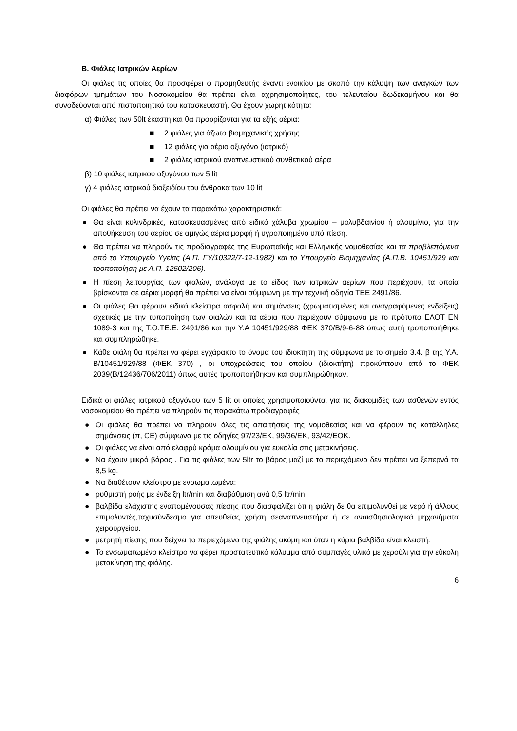Β. Φιάλες Ιατρικών Αερίων
Οι φιάλες τις οποίες θα προσφέρει ο προμηθευτής έναντι ενοικίου με σκοπό την κάλυψη των αναγκών των διαφόρων τμημάτων του Νοσοκομείου θα πρέπει είναι αχρησιμοποίητες, του τελευταίου δωδεκαμήνου και θα συνοδεύονται από πιστοποιητικό του κατασκευαστή. Θα έχουν χωρητικότητα:
α) Φιάλες των 50lt έκαστη και θα προορίζονται για τα εξής αέρια:
■ 2 φιάλες για άζωτο βιομηχανικής χρήσης
■ 12 φιάλες για αέριο οξυγόνο (ιατρικό)
■ 2 φιάλες ιατρικού αναπνευστικού συνθετικού αέρα
β) 10 φιάλες ιατρικού οξυγόνου των 5 lit
γ) 4 φιάλες ιατρικού διοξειδίου του άνθρακα των 10 lit
Οι φιάλες θα πρέπει να έχουν τα παρακάτω χαρακτηριστικά:
● Θα είναι κυλινδρικές, κατασκευασμένες από ειδικό χάλυβα χρωμίου – μολυβδαινίου ή αλουμίνιο, για την αποθήκευση του αερίου σε αμιγώς αέρια μορφή ή υγροποιημένο υπό πίεση.
● Θα πρέπει να πληρούν τις προδιαγραφές της Ευρωπαϊκής και Ελληνικής νομοθεσίας και τα προβλεπόμενα από το Υπουργείο Υγείας (Α.Π. ΓΥ/10322/7-12-1982) και το Υπουργείο Βιομηχανίας (Α.Π.Β. 10451/929 και τροποποίηση με Α.Π. 12502/206).
● Η πίεση λειτουργίας των φιαλών, ανάλογα με το είδος των ιατρικών αερίων που περιέχουν, τα οποία βρίσκονται σε αέρια μορφή θα πρέπει να είναι σύμφωνη με την τεχνική οδηγία ΤΕΕ 2491/86.
● Οι φιάλες Θα φέρουν ειδικά κλείστρα ασφαλή και σημάνσεις (χρωματισμένες και αναγραφόμενες ενδείξεις) σχετικές με την τυποποίηση των φιαλών και τα αέρια που περιέχουν σύμφωνα με το πρότυπο ΕΛΟΤ ΕΝ 1089-3 και της Τ.Ο.ΤΕ.Ε. 2491/86 και την Υ.Α 10451/929/88 ΦΕΚ 370/Β/9-6-88 όπως αυτή τροποποιήθηκε και συμπληρώθηκε.
● Κάθε φιάλη θα πρέπει να φέρει εγχάρακτο το όνομα του ιδιοκτήτη της σύμφωνα με το σημείο 3.4. β της Υ.Α. Β/10451/929/88 (ΦΕΚ 370) , οι υποχρεώσεις του οποίου (ιδιοκτήτη) προκύπτουν από το ΦΕΚ 2039(Β/12436/706/2011) όπως αυτές τροποποιήθηκαν και συμπληρώθηκαν.
Ειδικά οι φιάλες ιατρικού οξυγόνου των 5 lit οι οποίες χρησιμοποιούνται για τις διακομιδές των ασθενών εντός νοσοκομείου θα πρέπει να πληρούν τις παρακάτω προδιαγραφές
● Οι φιάλες θα πρέπει να πληρούν όλες τις απαιτήσεις της νομοθεσίας και να φέρουν τις κατάλληλες σημάνσεις (π, CE) σύμφωνα με τις οδηγίες 97/23/ΕΚ, 99/36/ΕΚ, 93/42/ΕΟΚ.
● Οι φιάλες να είναι από ελαφρύ κράμα αλουμίνιου για ευκολία στις μετακινήσεις.
● Να έχουν μικρό βάρος . Για τις φιάλες των 5ltr το βάρος μαζί με το περιεχόμενο δεν πρέπει να ξεπερνά τα 8,5 kg.
● Να διαθέτουν κλείστρο με ενσωματωμένα:
● ρυθμιστή ροής με ένδειξη ltr/min και διαβάθμιση ανά 0,5 ltr/min
● βαλβίδα ελάχιστης εναπομένουσας πίεσης που διασφαλίζει ότι η φιάλη δε θα επιμολυνθεί με νερό ή άλλους επιμολυντές,ταχυσύνδεσμο για απευθείας χρήση σεαναπνευστήρα ή σε αναισθησιολογικά μηχανήματα χειρουργείου.
● μετρητή πίεσης που δείχνει το περιεχόμενο της φιάλης ακόμη και όταν η κύρια βαλβίδα είναι κλειστή.
● Το ενσωματωμένο κλείστρο να φέρει προστατευτικό κάλυμμα από συμπαγές υλικό με χερούλι για την εύκολη μετακίνηση της φιάλης.
6